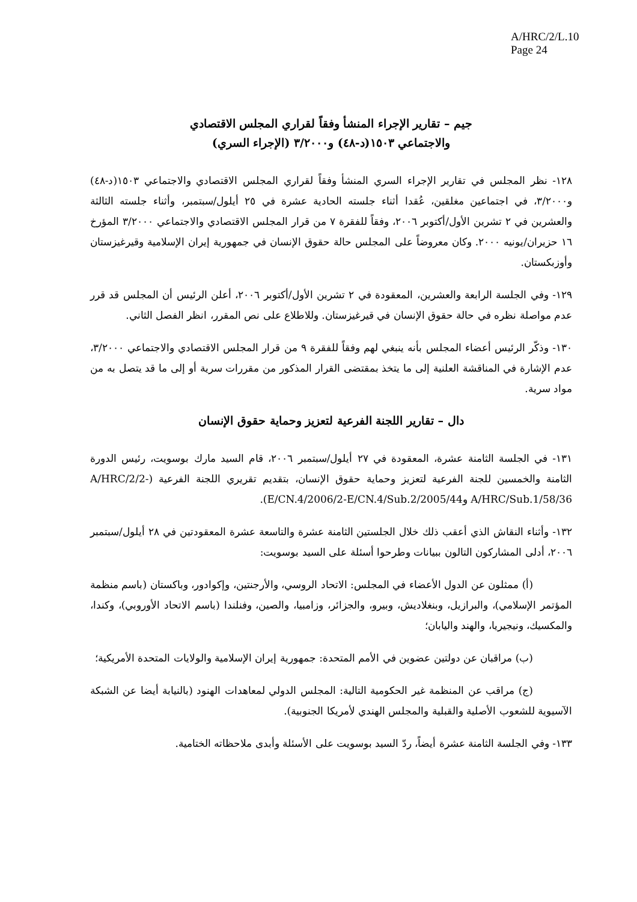A/HRC/2/L.10
Page 24
جيم – تقارير الإجراء المنشأ وفقاً لقراري المجلس الاقتصادي
والاجتماعي ١٥٠٣(د-٤٨) و٣/٢٠٠٠ (الإجراء السري)
١٢٨- نظر المجلس في تقارير الإجراء السري المنشأ وفقاً لقراري المجلس الاقتصادي والاجتماعي ١٥٠٣(د-٤٨) و٣/٢٠٠٠، في اجتماعين مغلقين، عُقدا أثناء جلسته الحادية عشرة في ٢٥ أيلول/سبتمبر، وأثناء جلسته الثالثة والعشرين في ٢ تشرين الأول/أكتوبر ٢٠٠٦، وفقاً للفقرة ٧ من قرار المجلس الاقتصادي والاجتماعي ٣/٢٠٠٠ المؤرخ ١٦ حزيران/يونيه ٢٠٠٠. وكان معروضاً على المجلس حالة حقوق الإنسان في جمهورية إيران الإسلامية وقيرغيزستان وأوزبكستان.
١٢٩- وفي الجلسة الرابعة والعشرين، المعقودة في ٢ تشرين الأول/أكتوبر ٢٠٠٦، أعلن الرئيس أن المجلس قد قرر عدم مواصلة نظره في حالة حقوق الإنسان في قيرغيزستان. وللاطلاع على نص المقرر، انظر الفصل الثاني.
١٣٠- وذكّر الرئيس أعضاء المجلس بأنه ينبغي لهم وفقاً للفقرة ٩ من قرار المجلس الاقتصادي والاجتماعي ٣/٢٠٠٠، عدم الإشارة في المناقشة العلنية إلى ما يتخذ بمقتضى القرار المذكور من مقررات سرية أو إلى ما قد يتصل به من مواد سرية.
دال – تقارير اللجنة الفرعية لتعزيز وحماية حقوق الإنسان
١٣١- في الجلسة الثامنة عشرة، المعقودة في ٢٧ أيلول/سبتمبر ٢٠٠٦، قام السيد مارك بوسويت، رئيس الدورة الثامنة والخمسين للجنة الفرعية لتعزيز وحماية حقوق الإنسان، بتقديم تقريري اللجنة الفرعية (A/HRC/2/2-A/HRC/Sub.1/58/36 وE/CN.4/2006/2-E/CN.4/Sub.2/2005/44).
١٣٢- وأثناء النقاش الذي أعقب ذلك خلال الجلستين الثامنة عشرة والتاسعة عشرة المعقودتين في ٢٨ أيلول/سبتمبر ٢٠٠٦، أدلى المشاركون التالون ببيانات وطرحوا أسئلة على السيد بوسويت:
(أ) ممثلون عن الدول الأعضاء في المجلس: الاتحاد الروسي، والأرجنتين، وإكوادور، وباكستان (باسم منظمة المؤتمر الإسلامي)، والبرازيل، وبنغلاديش، وبيرو، والجزائر، وزامبيا، والصين، وفنلندا (باسم الاتحاد الأوروبي)، وكندا، والمكسيك، ونيجيريا، والهند واليابان؛
(ب) مراقبان عن دولتين عضوين في الأمم المتحدة: جمهورية إيران الإسلامية والولايات المتحدة الأمريكية؛
(ج) مراقب عن المنظمة غير الحكومية التالية: المجلس الدولي لمعاهدات الهنود (بالنيابة أيضا عن الشبكة الآسيوية للشعوب الأصلية والقبلية والمجلس الهندي لأمريكا الجنوبية).
١٣٣- وفي الجلسة الثامنة عشرة أيضاً، ردّ السيد بوسويت على الأسئلة وأبدى ملاحظاته الختامية.